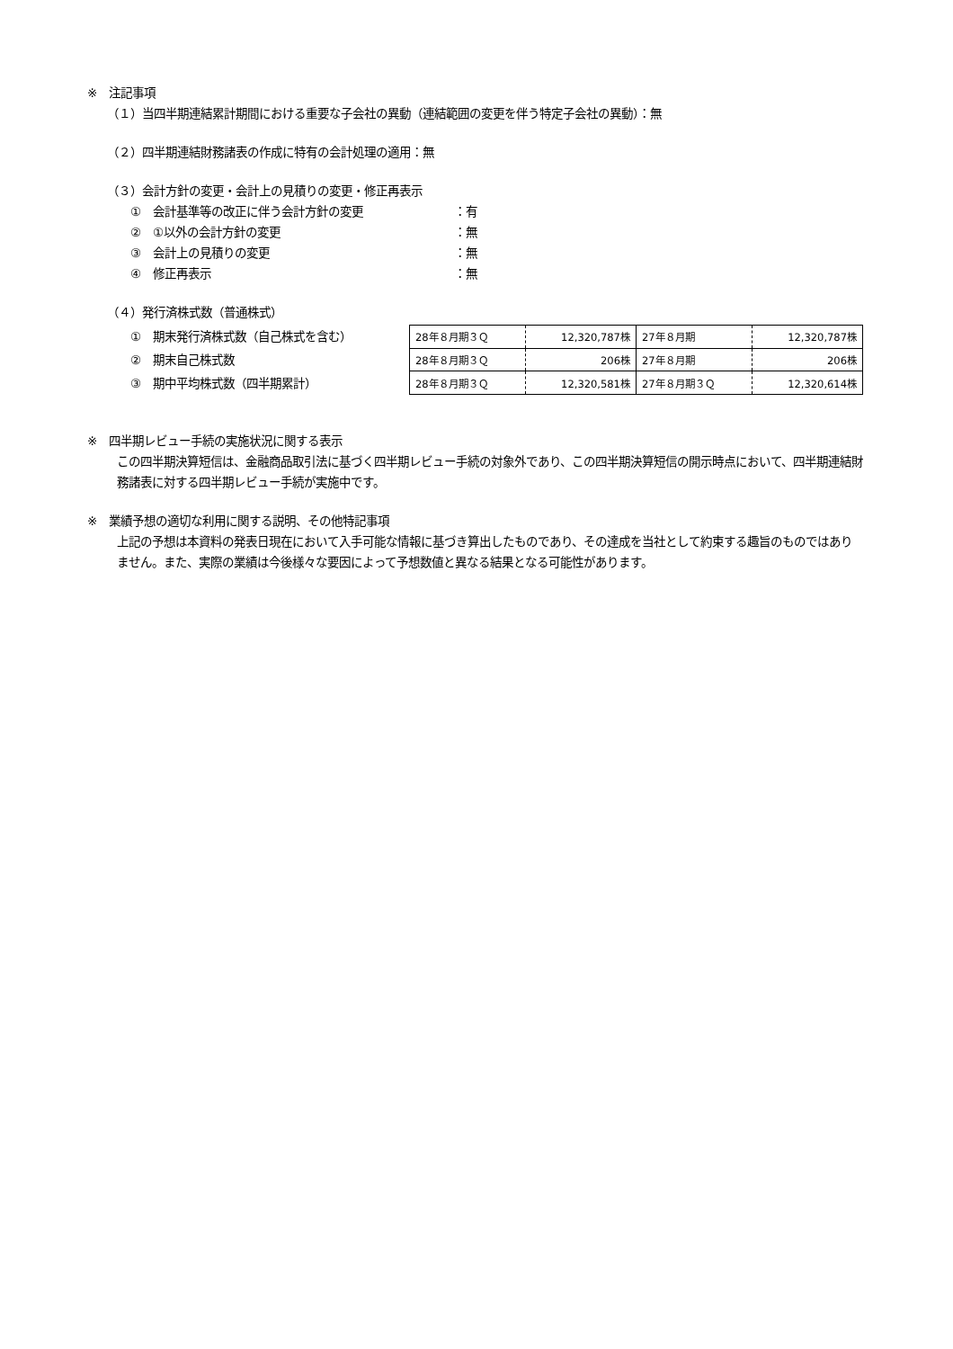※　注記事項
（１）当四半期連結累計期間における重要な子会社の異動（連結範囲の変更を伴う特定子会社の異動）：無
（２）四半期連結財務諸表の作成に特有の会計処理の適用：無
（３）会計方針の変更・会計上の見積りの変更・修正再表示
①　会計基準等の改正に伴う会計方針の変更 ：有
②　①以外の会計方針の変更 ：無
③　会計上の見積りの変更 ：無
④　修正再表示 ：無
（４）発行済株式数（普通株式）
①　期末発行済株式数（自己株式を含む）
②　期末自己株式数
③　期中平均株式数（四半期累計）
| 28年８月期３Ｑ | 12,320,787株 | 27年８月期 | 12,320,787株 |
| 28年８月期３Ｑ | 206株 | 27年８月期 | 206株 |
| 28年８月期３Ｑ | 12,320,581株 | 27年８月期３Ｑ | 12,320,614株 |
※　四半期レビュー手続の実施状況に関する表示
この四半期決算短信は、金融商品取引法に基づく四半期レビュー手続の対象外であり、この四半期決算短信の開示時点において、四半期連結財務諸表に対する四半期レビュー手続が実施中です。
※　業績予想の適切な利用に関する説明、その他特記事項
上記の予想は本資料の発表日現在において入手可能な情報に基づき算出したものであり、その達成を当社として約束する趣旨のものではありません。また、実際の業績は今後様々な要因によって予想数値と異なる結果となる可能性があります。